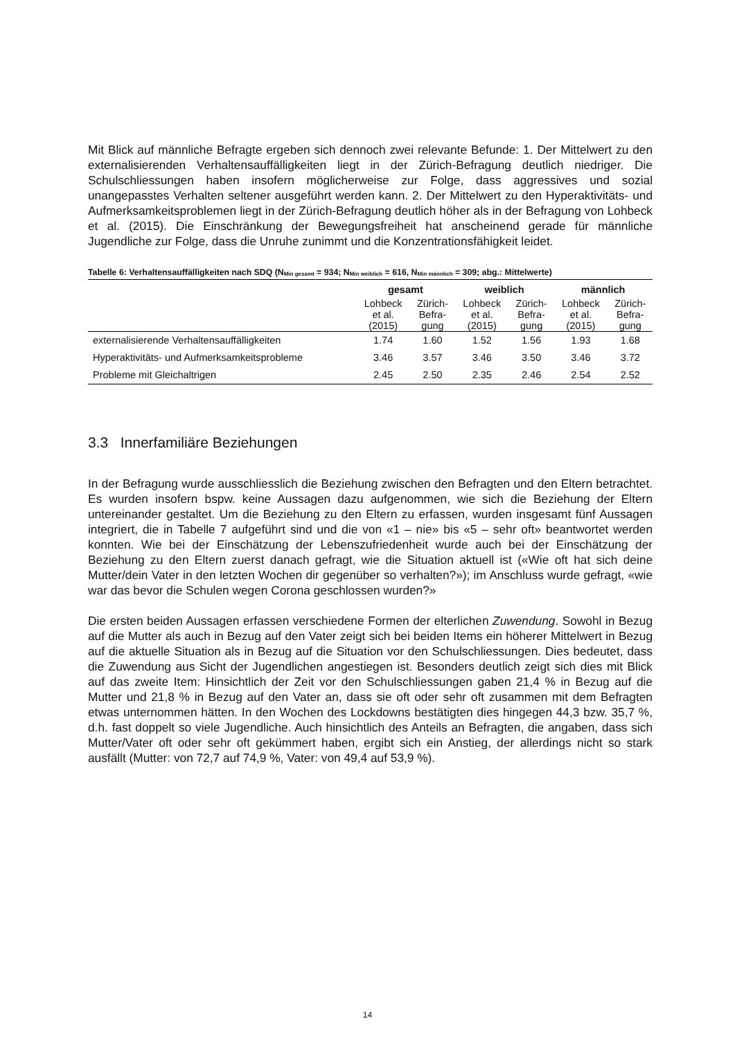Mit Blick auf männliche Befragte ergeben sich dennoch zwei relevante Befunde: 1. Der Mittelwert zu den externalisierenden Verhaltensauffälligkeiten liegt in der Zürich-Befragung deutlich niedriger. Die Schulschliessungen haben insofern möglicherweise zur Folge, dass aggressives und sozial unangepasstes Verhalten seltener ausgeführt werden kann. 2. Der Mittelwert zu den Hyperaktivitäts- und Aufmerksamkeitsproblemen liegt in der Zürich-Befragung deutlich höher als in der Befragung von Lohbeck et al. (2015). Die Einschränkung der Bewegungsfreiheit hat anscheinend gerade für männliche Jugendliche zur Folge, dass die Unruhe zunimmt und die Konzentrationsfähigkeit leidet.
Tabelle 6: Verhaltensauffälligkeiten nach SDQ (N<sub>Min gesamt</sub> = 934; N<sub>Min weiblich</sub> = 616, N<sub>Min männlich</sub> = 309; abg.: Mittelwerte)
| | gesamt | | weiblich | | männlich | |
| --- | --- | --- | --- | --- | --- | --- |
| | Lohbeck et al. (2015) | Zürich- Befra- gung | Lohbeck et al. (2015) | Zürich- Befra- gung | Lohbeck et al. (2015) | Zürich- Befra- gung |
| externalisierende Verhaltensauffälligkeiten | 1.74 | 1.60 | 1.52 | 1.56 | 1.93 | 1.68 |
| Hyperaktivitäts- und Aufmerksamkeitsprobleme | 3.46 | 3.57 | 3.46 | 3.50 | 3.46 | 3.72 |
| Probleme mit Gleichaltrigen | 2.45 | 2.50 | 2.35 | 2.46 | 2.54 | 2.52 |
3.3 Innerfamiliäre Beziehungen
In der Befragung wurde ausschliesslich die Beziehung zwischen den Befragten und den Eltern betrachtet. Es wurden insofern bspw. keine Aussagen dazu aufgenommen, wie sich die Beziehung der Eltern untereinander gestaltet. Um die Beziehung zu den Eltern zu erfassen, wurden insgesamt fünf Aussagen integriert, die in Tabelle 7 aufgeführt sind und die von «1 – nie» bis «5 – sehr oft» beantwortet werden konnten. Wie bei der Einschätzung der Lebenszufriedenheit wurde auch bei der Einschätzung der Beziehung zu den Eltern zuerst danach gefragt, wie die Situation aktuell ist («Wie oft hat sich deine Mutter/dein Vater in den letzten Wochen dir gegenüber so verhalten?»); im Anschluss wurde gefragt, «wie war das bevor die Schulen wegen Corona geschlossen wurden?»
Die ersten beiden Aussagen erfassen verschiedene Formen der elterlichen Zuwendung. Sowohl in Bezug auf die Mutter als auch in Bezug auf den Vater zeigt sich bei beiden Items ein höherer Mittelwert in Bezug auf die aktuelle Situation als in Bezug auf die Situation vor den Schulschliessungen. Dies bedeutet, dass die Zuwendung aus Sicht der Jugendlichen angestiegen ist. Besonders deutlich zeigt sich dies mit Blick auf das zweite Item: Hinsichtlich der Zeit vor den Schulschliessungen gaben 21,4 % in Bezug auf die Mutter und 21,8 % in Bezug auf den Vater an, dass sie oft oder sehr oft zusammen mit dem Befragten etwas unternommen hätten. In den Wochen des Lockdowns bestätigten dies hingegen 44,3 bzw. 35,7 %, d.h. fast doppelt so viele Jugendliche. Auch hinsichtlich des Anteils an Befragten, die angaben, dass sich Mutter/Vater oft oder sehr oft gekümmert haben, ergibt sich ein Anstieg, der allerdings nicht so stark ausfällt (Mutter: von 72,7 auf 74,9 %, Vater: von 49,4 auf 53,9 %).
14